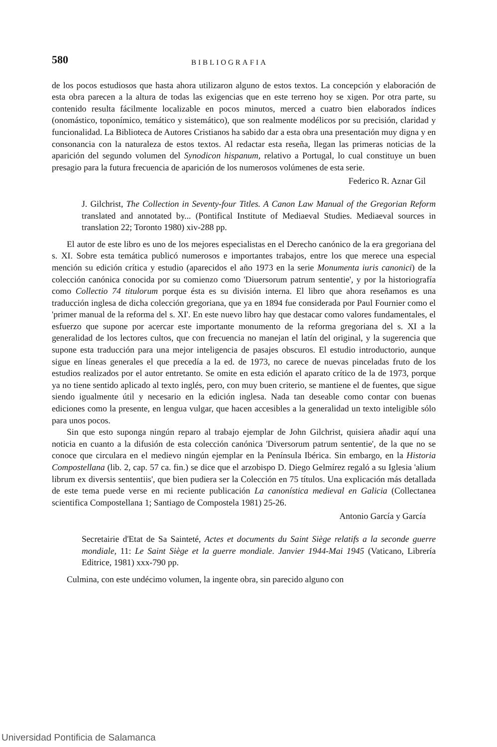580 BIBLIOGRAFIA
de los pocos estudiosos que hasta ahora utilizaron alguno de estos textos. La concepción y elaboración de esta obra parecen a la altura de todas las exigencias que en este terreno hoy se xigen. Por otra parte, su contenido resulta fácilmente localizable en pocos minutos, merced a cuatro bien elaborados índices (onomástico, toponímico, temático y sistemático), que son realmente modélicos por su precisión, claridad y funcionalidad. La Biblioteca de Autores Cristianos ha sabido dar a esta obra una presentación muy digna y en consonancia con la naturaleza de estos textos. Al redactar esta reseña, llegan las primeras noticias de la aparición del segundo volumen del Synodicon hispanum, relativo a Portugal, lo cual constituye un buen presagio para la futura frecuencia de aparición de los numerosos volúmenes de esta serie.
Federico R. Aznar Gil
J. Gilchrist, The Collection in Seventy-four Titles. A Canon Law Manual of the Gregorian Reform translated and annotated by... (Pontifical Institute of Mediaeval Studies. Mediaeval sources in translation 22; Toronto 1980) xiv-288 pp.
El autor de este libro es uno de los mejores especialistas en el Derecho canónico de la era gregoriana del s. XI. Sobre esta temática publicó numerosos e importantes trabajos, entre los que merece una especial mención su edición crítica y estudio (aparecidos el año 1973 en la serie Monumenta iuris canonici) de la colección canónica conocida por su comienzo como 'Diuersorum patrum sententie', y por la historiografía como Collectio 74 titulorum porque ésta es su división interna. El libro que ahora reseñamos es una traducción inglesa de dicha colección gregoriana, que ya en 1894 fue considerada por Paul Fournier como el 'primer manual de la reforma del s. XI'. En este nuevo libro hay que destacar como valores fundamentales, el esfuerzo que supone por acercar este importante monumento de la reforma gregoriana del s. XI a la generalidad de los lectores cultos, que con frecuencia no manejan el latín del original, y la sugerencia que supone esta traducción para una mejor inteligencia de pasajes obscuros. El estudio introductorio, aunque sigue en líneas generales el que precedía a la ed. de 1973, no carece de nuevas pinceladas fruto de los estudios realizados por el autor entretanto. Se omite en esta edición el aparato crítico de la de 1973, porque ya no tiene sentido aplicado al texto inglés, pero, con muy buen criterio, se mantiene el de fuentes, que sigue siendo igualmente útil y necesario en la edición inglesa. Nada tan deseable como contar con buenas ediciones como la presente, en lengua vulgar, que hacen accesibles a la generalidad un texto inteligible sólo para unos pocos.
Sin que esto suponga ningún reparo al trabajo ejemplar de John Gilchrist, quisiera añadir aquí una noticia en cuanto a la difusión de esta colección canónica 'Diversorum patrum sententie', de la que no se conoce que circulara en el medievo ningún ejemplar en la Península Ibérica. Sin embargo, en la Historia Compostellana (lib. 2, cap. 57 ca. fin.) se dice que el arzobispo D. Diego Gelmírez regaló a su Iglesia 'alium librum ex diversis sententiis', que bien pudiera ser la Colección en 75 títulos. Una explicación más detallada de este tema puede verse en mi reciente publicación La canonística medieval en Galicia (Collectanea scientifica Compostellana 1; Santiago de Compostela 1981) 25-26.
Antonio García y García
Secretairie d'Etat de Sa Sainteté, Actes et documents du Saint Siège relatifs a la seconde guerre mondiale, 11: Le Saint Siège et la guerre mondiale. Janvier 1944-Mai 1945 (Vaticano, Librería Editrice, 1981) xxx-790 pp.
Culmina, con este undécimo volumen, la ingente obra, sin parecido alguno con
Universidad Pontificia de Salamanca